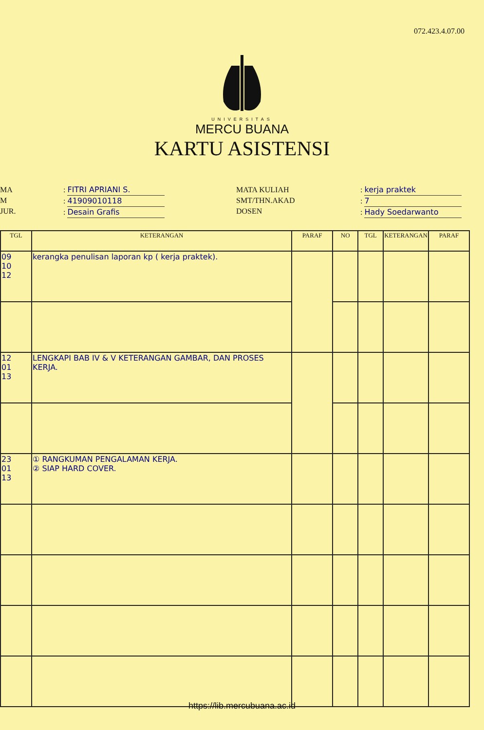072.423.4.07.00
UNIVERSITAS
MERCU BUANA
KARTU ASISTENSI
MA
M
JUR.
: FITRI APRIANI S.
: 41909010118
: Desain Grafis
MATA KULIAH
SMT/THN.AKAD
DOSEN
: kerja praktek
: 7
: Hady Soedarwanto
| TGL | KETERANGAN | PARAF | NO | TGL | KETERANGAN | PARAF |
| --- | --- | --- | --- | --- | --- | --- |
| 09 10 12 | kerangka penulisan laporan kp ( kerja praktek). | | | | | |
| 12 01 13 | LENGKAPI BAB IV & V KETERANGAN GAMBAR, DAN PROSES KERJA. | | | | | |
| 23 01 13 | ① RANGKUMAN PENGALAMAN KERJA. ② SIAP HARD COVER. | | | | | |
https://lib.mercubuana.ac.id